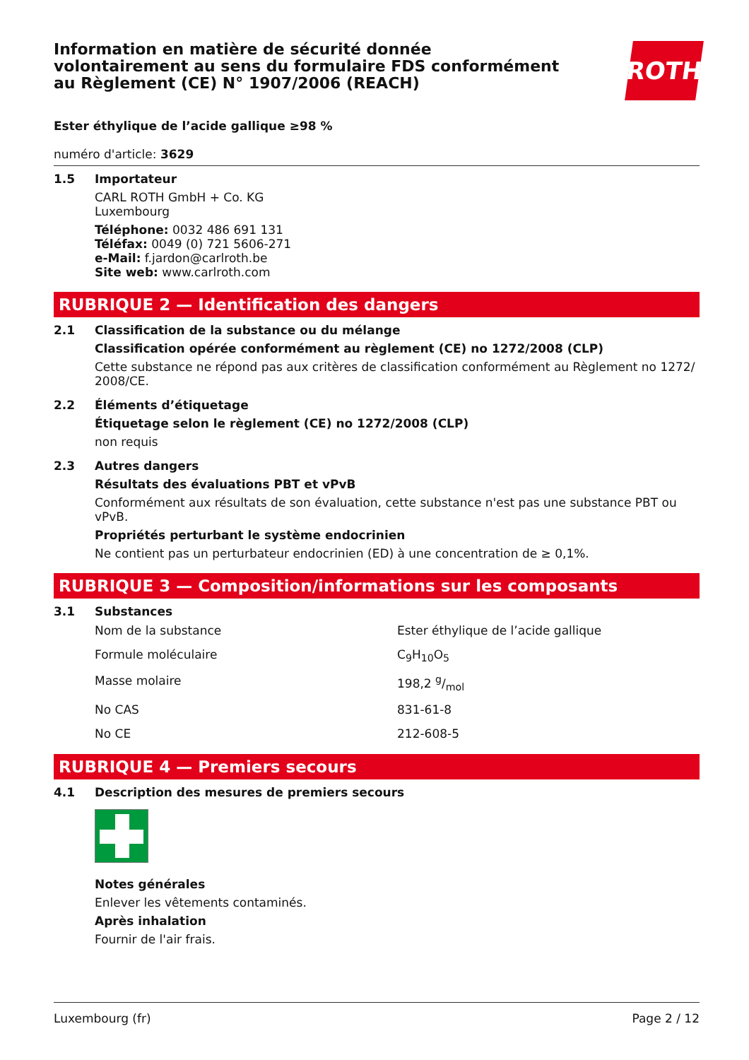Information en matière de sécurité donnée
volontairement au sens du formulaire FDS conformément
au Règlement (CE) N° 1907/2006 (REACH)
ROTH
Ester éthylique de l’acide gallique ≥98 %
numéro d'article: 3629
1.5 Importateur
CARL ROTH GmbH + Co. KG
Luxembourg
Téléphone: 0032 486 691 131
Téléfax: 0049 (0) 721 5606-271
e-Mail: f.jardon@carlroth.be
Site web: www.carlroth.com
RUBRIQUE 2 — Identification des dangers
2.1 Classification de la substance ou du mélange
Classification opérée conformément au règlement (CE) no 1272/2008 (CLP)
Cette substance ne répond pas aux critères de classification conformément au Règlement no 1272/ 2008/CE.
2.2 Éléments d’étiquetage
Étiquetage selon le règlement (CE) no 1272/2008 (CLP)
non requis
2.3 Autres dangers
Résultats des évaluations PBT et vPvB
Conformément aux résultats de son évaluation, cette substance n'est pas une substance PBT ou vPvB.
Propriétés perturbant le système endocrinien
Ne contient pas un perturbateur endocrinien (ED) à une concentration de ≥ 0,1%.
RUBRIQUE 3 — Composition/informations sur les composants
3.1 Substances
| Nom de la substance | Ester éthylique de l’acide gallique |
| Formule moléculaire | C<sub>9</sub>H<sub>10</sub>O<sub>5</sub> |
| Masse molaire | 198,2 g/mol |
| No CAS | 831-61-8 |
| No CE | 212-608-5 |
RUBRIQUE 4 — Premiers secours
4.1 Description des mesures de premiers secours
Notes générales
Enlever les vêtements contaminés.
Après inhalation
Fournir de l'air frais.
Luxembourg (fr) Page 2 / 12